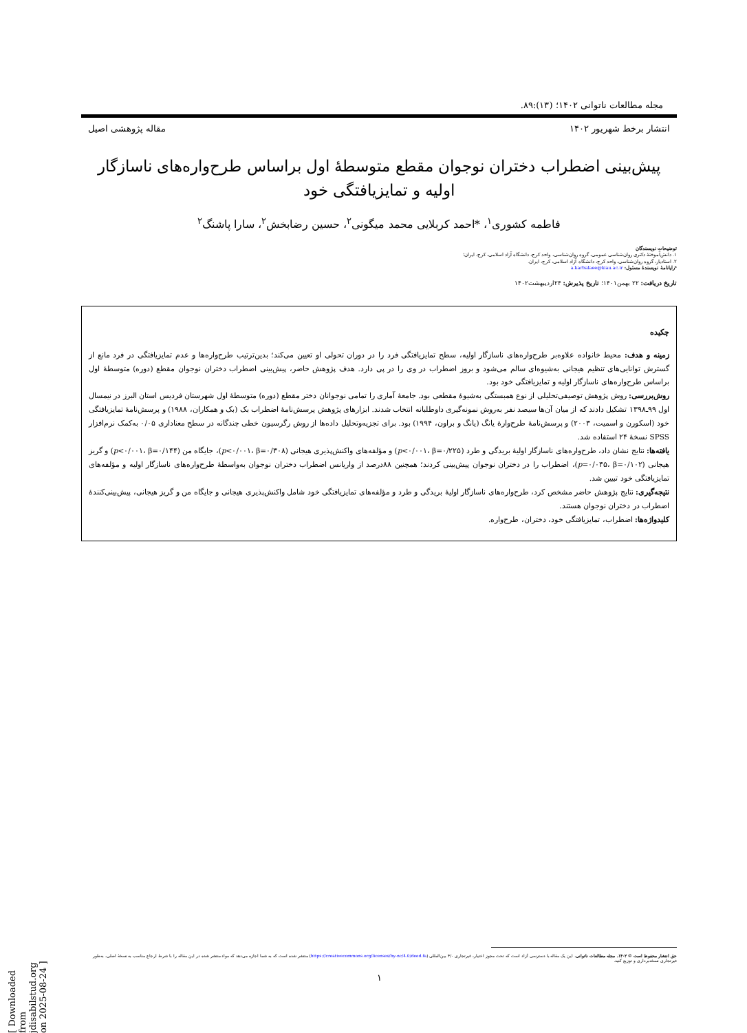مجله مطالعات ناتوانی ۱۴۰۲؛ (۱۳):۸۹.
انتشار برخط شهریور ۱۴۰۲ مقاله پژوهشی اصیل
پیش‌بینی اضطراب دختران نوجوان مقطع متوسطهٔ اول براساس طرح‌واره‌های ناسازگار اولیه و تمایزیافتگی خود
فاطمه کشوری<sup>۱</sup>، *احمد کربلایی محمد میگونی<sup>۲</sup>، حسین رضابخش<sup>۲</sup>، سارا پاشنگ<sup>۲</sup>
توضیحات نویسندگان
۱. دانش‌آموختهٔ دکتری روان‌شناسی عمومی، گروه روان‌شناسی، واحد کرج، دانشگاه آزاد اسلامی، کرج، ایران؛
۲. استادیار، گروه روان‌شناسی، واحد کرج، دانشگاه آزاد اسلامی، کرج، ایران.
*رایانامهٔ نویسندهٔ مسئول: a.karbalaee@kiau.ac.ir
تاریخ دریافت: ۲۲ بهمن۱۴۰۱؛ تاریخ پذیرش: ۲۴اردیبهشت۱۴۰۲
چکیده
زمینه و هدف: محیط خانواده علاوه‌بر طرح‌واره‌های ناسازگار اولیه، سطح تمایزیافتگی فرد را در دوران تحولی او تعیین می‌کند؛ بدین‌ترتیب طرح‌واره‌ها و عدم تمایزیافتگی در فرد مانع از گسترش توانایی‌های تنظیم هیجانی به‌شیوه‌ای سالم می‌شود و بروز اضطراب در وی را در پی دارد. هدف پژوهش حاضر، پیش‌بینی اضطراب دختران نوجوان مقطع (دوره) متوسطهٔ اول براساس طرح‌واره‌های ناسازگار اولیه و تمایزیافتگی خود بود.
روش‌بررسی: روش پژوهش توصیفی‌تحلیلی از نوع همبستگی به‌شیوهٔ مقطعی بود. جامعهٔ آماری را تمامی نوجوانان دختر مقطع (دوره) متوسطهٔ اول شهرستان فردیس استان البرز در نیمسال اول ۹۹ـ۱۳۹۸ تشکیل دادند که از میان آن‌ها سیصد نفر به‌روش نمونه‌گیری داوطلبانه انتخاب شدند. ابزارهای پژوهش پرسش‌نامهٔ اضطراب بک (بک و همکاران، ۱۹۸۸) و پرسش‌نامهٔ تمایزیافتگی خود (اسکورن و اسمیت، ۲۰۰۳) و پرسش‌نامهٔ طرح‌وارهٔ یانگ (یانگ و براون، ۱۹۹۴) بود. برای تجزیه‌وتحلیل داده‌ها از روش رگرسیون خطی چندگانه در سطح معناداری ۰/۰۵ به‌کمک نرم‌افزار SPSS نسخهٔ ۲۴ استفاده شد.
یافته‌ها: نتایج نشان داد، طرح‌واره‌های ناسازگار اولیهٔ بریدگی و طرد (p<۰/۰۰۱، β=۰/۲۲۵) و مؤلفه‌های واکنش‌پذیری هیجانی (p<۰/۰۰۱، β=۰/۳۰۸)، جایگاه من (p<۰/۰۰۱، β=۰/۱۴۴) و گریز هیجانی (p=۰/۰۴۵، β=۰/۱۰۲)، اضطراب را در دختران نوجوان پیش‌بینی کردند؛ همچنین ۸۸درصد از واریانس اضطراب دختران نوجوان به‌واسطهٔ طرح‌واره‌های ناسازگار اولیه و مؤلفه‌های تمایزیافتگی خود تبیین شد.
نتیجه‌گیری: نتایج پژوهش حاضر مشخص کرد، طرح‌واره‌های ناسازگار اولیهٔ بریدگی و طرد و مؤلفه‌های تمایزیافتگی خود شامل واکنش‌پذیری هیجانی و جایگاه من و گریز هیجانی، پیش‌بینی‌کنندهٔ اضطراب در دختران نوجوان هستند.
کلیدواژه‌ها: اضطراب، تمایزیافتگی خود، دختران، طرح‌واره.
حق انتشار محفوظ است © ۱۴۰۲، مجله مطالعات ناتوانی. این یک مقاله با دسترسی آزاد است که تحت مجوز اختیارـ غیرتجاری ۴/۰ بین‌المللی (https://creativecommons.org/licenses/by-nc/4.0/deed.fa) منتشر شده است که به شما اجازه می‌دهد که مواد منتشر شده در این مقاله را با شرط ارجاع مناسب به نسخهٔ اصلی، به‌طور غیرتجاری نسخه‌برداری و توزیع کنید.
۱
[ Downloaded from jdisabilstud.org on 2025-08-24 ]